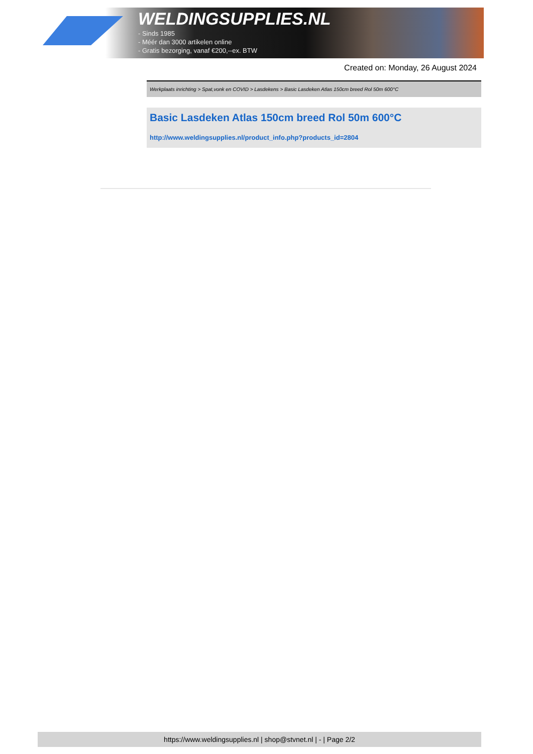WELDINGSUPPLIES.NL
- Sinds 1985
- Méér dan 3000 artikelen online
- Gratis bezorging, vanaf €200,--ex. BTW
Created on: Monday, 26 August 2024
Werkplaats inrichting > Spat,vonk en COVID > Lasdekens > Basic Lasdeken Atlas 150cm breed Rol 50m 600°C
Basic Lasdeken Atlas 150cm breed Rol 50m 600°C
http://www.weldingsupplies.nl/product_info.php?products_id=2804
https://www.weldingsupplies.nl | shop@stvnet.nl | - | Page 2/2